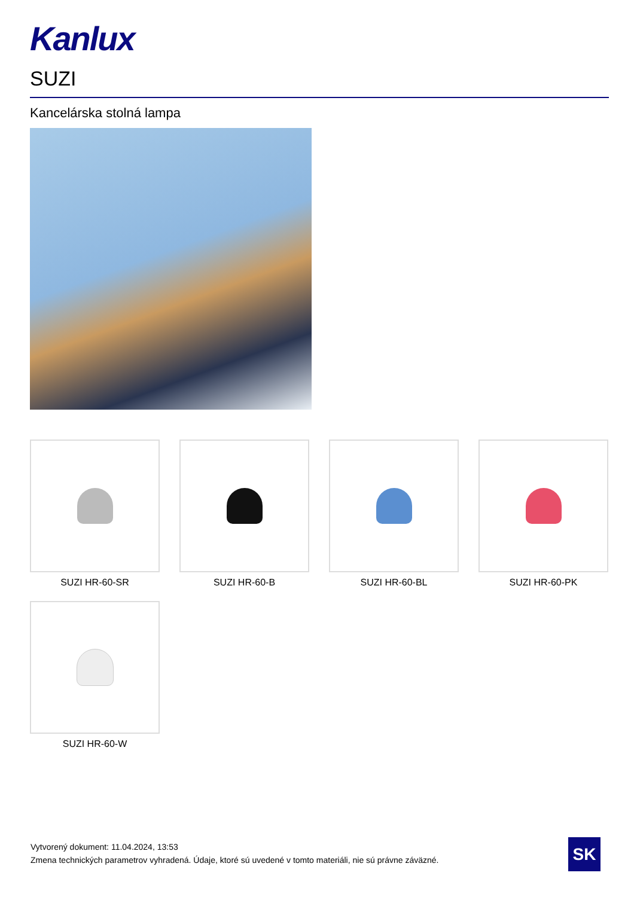Kanlux
SUZI
Kancelárska stolná lampa
SUZI HR-60-SR
SUZI HR-60-B
SUZI HR-60-BL
SUZI HR-60-PK
SUZI HR-60-W
Vytvorený dokument: 11.04.2024, 13:53
Zmena technických parametrov vyhradená. Údaje, ktoré sú uvedené v tomto materiáli, nie sú právne záväzné.
SK